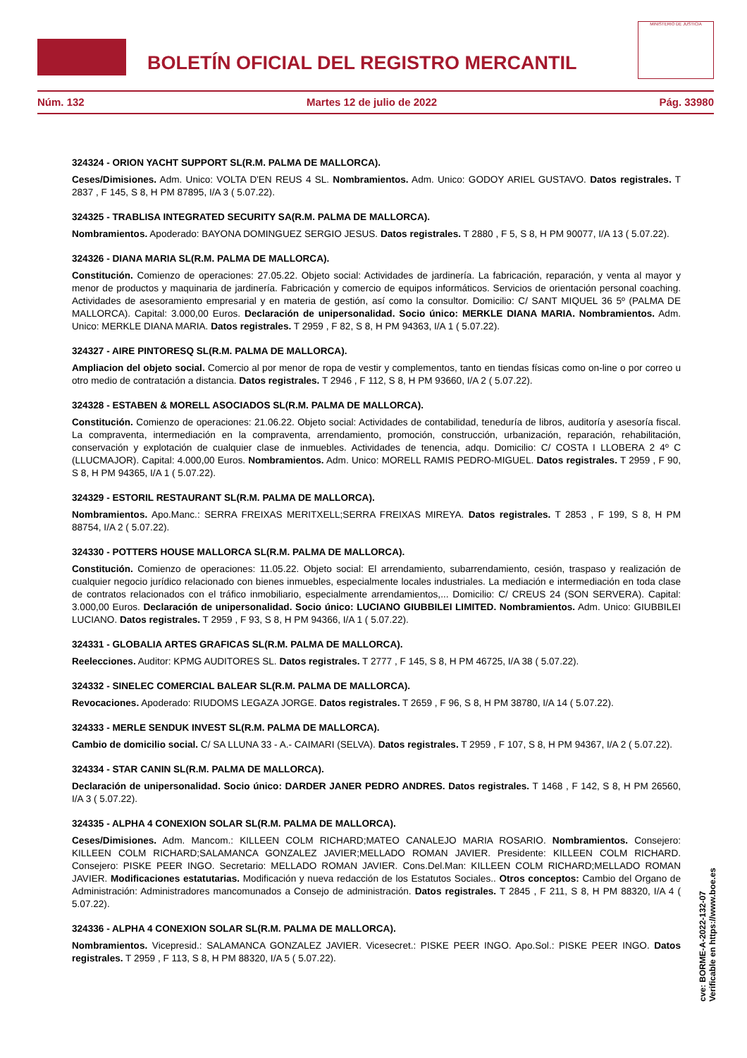BOLETÍN OFICIAL DEL REGISTRO MERCANTIL
MINISTERIO DE JUSTICIA
Núm. 132 Martes 12 de julio de 2022 Pág. 33980
324324 - ORION YACHT SUPPORT SL(R.M. PALMA DE MALLORCA).
Ceses/Dimisiones. Adm. Unico: VOLTA D'EN REUS 4 SL. Nombramientos. Adm. Unico: GODOY ARIEL GUSTAVO. Datos registrales. T 2837 , F 145, S 8, H PM 87895, I/A 3 ( 5.07.22).
324325 - TRABLISA INTEGRATED SECURITY SA(R.M. PALMA DE MALLORCA).
Nombramientos. Apoderado: BAYONA DOMINGUEZ SERGIO JESUS. Datos registrales. T 2880 , F 5, S 8, H PM 90077, I/A 13 ( 5.07.22).
324326 - DIANA MARIA SL(R.M. PALMA DE MALLORCA).
Constitución. Comienzo de operaciones: 27.05.22. Objeto social: Actividades de jardinería. La fabricación, reparación, y venta al mayor y menor de productos y maquinaria de jardinería. Fabricación y comercio de equipos informáticos. Servicios de orientación personal coaching. Actividades de asesoramiento empresarial y en materia de gestión, así como la consultor. Domicilio: C/ SANT MIQUEL 36 5º (PALMA DE MALLORCA). Capital: 3.000,00 Euros. Declaración de unipersonalidad. Socio único: MERKLE DIANA MARIA. Nombramientos. Adm. Unico: MERKLE DIANA MARIA. Datos registrales. T 2959 , F 82, S 8, H PM 94363, I/A 1 ( 5.07.22).
324327 - AIRE PINTORESQ SL(R.M. PALMA DE MALLORCA).
Ampliacion del objeto social. Comercio al por menor de ropa de vestir y complementos, tanto en tiendas físicas como on-line o por correo u otro medio de contratación a distancia. Datos registrales. T 2946 , F 112, S 8, H PM 93660, I/A 2 ( 5.07.22).
324328 - ESTABEN & MORELL ASOCIADOS SL(R.M. PALMA DE MALLORCA).
Constitución. Comienzo de operaciones: 21.06.22. Objeto social: Actividades de contabilidad, teneduría de libros, auditoría y asesoría fiscal. La compraventa, intermediación en la compraventa, arrendamiento, promoción, construcción, urbanización, reparación, rehabilitación, conservación y explotación de cualquier clase de inmuebles. Actividades de tenencia, adqu. Domicilio: C/ COSTA I LLOBERA 2 4º C (LLUCMAJOR). Capital: 4.000,00 Euros. Nombramientos. Adm. Unico: MORELL RAMIS PEDRO-MIGUEL. Datos registrales. T 2959 , F 90, S 8, H PM 94365, I/A 1 ( 5.07.22).
324329 - ESTORIL RESTAURANT SL(R.M. PALMA DE MALLORCA).
Nombramientos. Apo.Manc.: SERRA FREIXAS MERITXELL;SERRA FREIXAS MIREYA. Datos registrales. T 2853 , F 199, S 8, H PM 88754, I/A 2 ( 5.07.22).
324330 - POTTERS HOUSE MALLORCA SL(R.M. PALMA DE MALLORCA).
Constitución. Comienzo de operaciones: 11.05.22. Objeto social: El arrendamiento, subarrendamiento, cesión, traspaso y realización de cualquier negocio jurídico relacionado con bienes inmuebles, especialmente locales industriales. La mediación e intermediación en toda clase de contratos relacionados con el tráfico inmobiliario, especialmente arrendamientos,... Domicilio: C/ CREUS 24 (SON SERVERA). Capital: 3.000,00 Euros. Declaración de unipersonalidad. Socio único: LUCIANO GIUBBILEI LIMITED. Nombramientos. Adm. Unico: GIUBBILEI LUCIANO. Datos registrales. T 2959 , F 93, S 8, H PM 94366, I/A 1 ( 5.07.22).
324331 - GLOBALIA ARTES GRAFICAS SL(R.M. PALMA DE MALLORCA).
Reelecciones. Auditor: KPMG AUDITORES SL. Datos registrales. T 2777 , F 145, S 8, H PM 46725, I/A 38 ( 5.07.22).
324332 - SINELEC COMERCIAL BALEAR SL(R.M. PALMA DE MALLORCA).
Revocaciones. Apoderado: RIUDOMS LEGAZA JORGE. Datos registrales. T 2659 , F 96, S 8, H PM 38780, I/A 14 ( 5.07.22).
324333 - MERLE SENDUK INVEST SL(R.M. PALMA DE MALLORCA).
Cambio de domicilio social. C/ SA LLUNA 33 - A.- CAIMARI (SELVA). Datos registrales. T 2959 , F 107, S 8, H PM 94367, I/A 2 ( 5.07.22).
324334 - STAR CANIN SL(R.M. PALMA DE MALLORCA).
Declaración de unipersonalidad. Socio único: DARDER JANER PEDRO ANDRES. Datos registrales. T 1468 , F 142, S 8, H PM 26560, I/A 3 ( 5.07.22).
324335 - ALPHA 4 CONEXION SOLAR SL(R.M. PALMA DE MALLORCA).
Ceses/Dimisiones. Adm. Mancom.: KILLEEN COLM RICHARD;MATEO CANALEJO MARIA ROSARIO. Nombramientos. Consejero: KILLEEN COLM RICHARD;SALAMANCA GONZALEZ JAVIER;MELLADO ROMAN JAVIER. Presidente: KILLEEN COLM RICHARD. Consejero: PISKE PEER INGO. Secretario: MELLADO ROMAN JAVIER. Cons.Del.Man: KILLEEN COLM RICHARD;MELLADO ROMAN JAVIER. Modificaciones estatutarias. Modificación y nueva redacción de los Estatutos Sociales.. Otros conceptos: Cambio del Organo de Administración: Administradores mancomunados a Consejo de administración. Datos registrales. T 2845 , F 211, S 8, H PM 88320, I/A 4 ( 5.07.22).
324336 - ALPHA 4 CONEXION SOLAR SL(R.M. PALMA DE MALLORCA).
Nombramientos. Vicepresid.: SALAMANCA GONZALEZ JAVIER. Vicesecret.: PISKE PEER INGO. Apo.Sol.: PISKE PEER INGO. Datos registrales. T 2959 , F 113, S 8, H PM 88320, I/A 5 ( 5.07.22).
cve: BORME-A-2022-132-07
Verificable en https://www.boe.es